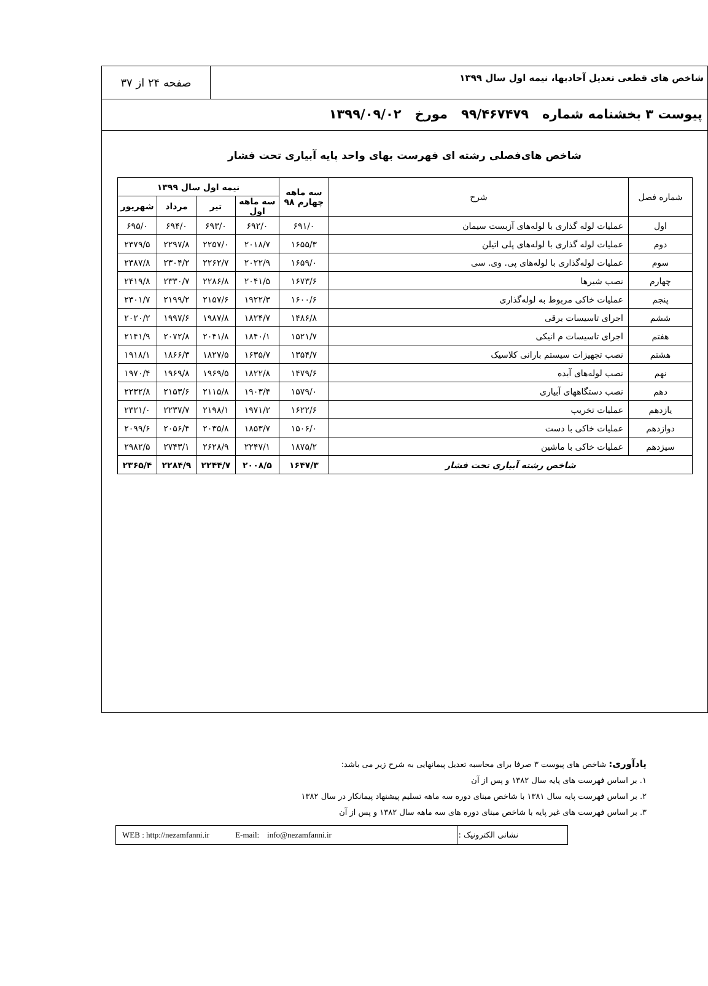شاخص های قطعی تعدیل آحادبها، نیمه اول سال ۱۳۹۹
صفحه ۲۴ از ۳۷
پیوست ۳ بخشنامه شماره ۹۹/۴۶۷۴۷۹ مورخ ۱۳۹۹/۰۹/۰۲
شاخص های‌فصلی رشته ای فهرست بهای واحد پایه آبیاری تحت فشار
| شماره فصل | شرح | سه ماهه چهارم ۹۸ | نیمه اول سال ۱۳۹۹ | | | |
| --- | --- | --- | --- | --- | --- | --- |
| | | | سه ماهه اول | تیر | مرداد | شهریور |
| اول | عملیات لوله گذاری با لوله‌های آزبست سیمان | ۶۹۱/۰ | ۶۹۲/۰ | ۶۹۳/۰ | ۶۹۴/۰ | ۶۹۵/۰ |
| دوم | عملیات لوله گذاری با لوله‌های پلی اتیلن | ۱۶۵۵/۳ | ۲۰۱۸/۷ | ۲۲۵۷/۰ | ۲۲۹۷/۸ | ۲۳۷۹/۵ |
| سوم | عملیات لوله‌گذاری با لوله‌های پی. وی. سی | ۱۶۵۹/۰ | ۲۰۲۲/۹ | ۲۲۶۲/۷ | ۲۳۰۴/۲ | ۲۳۸۷/۸ |
| چهارم | نصب شیرها | ۱۶۷۳/۶ | ۲۰۴۱/۵ | ۲۲۸۶/۸ | ۲۳۳۰/۷ | ۲۴۱۹/۸ |
| پنجم | عملیات خاکی مربوط به لوله‌گذاری | ۱۶۰۰/۶ | ۱۹۲۲/۳ | ۲۱۵۷/۶ | ۲۱۹۹/۲ | ۲۳۰۱/۷ |
| ششم | اجرای تاسیسات برقی | ۱۴۸۶/۸ | ۱۸۲۴/۷ | ۱۹۸۷/۸ | ۱۹۹۷/۶ | ۲۰۲۰/۲ |
| هفتم | اجرای تاسیسات م انیکی | ۱۵۲۱/۷ | ۱۸۴۰/۱ | ۲۰۴۱/۸ | ۲۰۷۲/۸ | ۲۱۴۱/۹ |
| هشتم | نصب تجهیزات سیستم بارانی کلاسیک | ۱۳۵۴/۷ | ۱۶۳۵/۷ | ۱۸۲۷/۵ | ۱۸۶۶/۳ | ۱۹۱۸/۱ |
| نهم | نصب لوله‌های آبده | ۱۴۷۹/۶ | ۱۸۲۲/۸ | ۱۹۶۹/۵ | ۱۹۶۹/۸ | ۱۹۷۰/۴ |
| دهم | نصب دستگاههای آبیاری | ۱۵۷۹/۰ | ۱۹۰۳/۴ | ۲۱۱۵/۸ | ۲۱۵۳/۶ | ۲۲۳۲/۸ |
| یازدهم | عملیات تخریب | ۱۶۲۲/۶ | ۱۹۷۱/۲ | ۲۱۹۸/۱ | ۲۲۳۷/۷ | ۲۳۲۱/۰ |
| دوازدهم | عملیات خاکی با دست | ۱۵۰۶/۰ | ۱۸۵۳/۷ | ۲۰۳۵/۸ | ۲۰۵۶/۴ | ۲۰۹۹/۶ |
| سیزدهم | عملیات خاکی با ماشین | ۱۸۷۵/۲ | ۲۲۴۷/۱ | ۲۶۲۸/۹ | ۲۷۴۳/۱ | ۲۹۸۲/۵ |
| شاخص رشته آبیاری تحت فشار | | ۱۶۴۷/۳ | ۲۰۰۸/۵ | ۲۲۴۴/۷ | ۲۲۸۴/۹ | ۲۳۶۵/۴ |
یادآوری: شاخص های پیوست ۳ صرفا برای محاسبه تعدیل پیمانهایی به شرح زیر می باشد:
۱. بر اساس فهرست های پایه سال ۱۳۸۲ و پس از آن
۲. بر اساس فهرست پایه سال ۱۳۸۱ با شاخص مبنای دوره سه ماهه تسلیم پیشنهاد پیمانکار در سال ۱۳۸۲
۳. بر اساس فهرست های غیر پایه با شاخص مبنای دوره های سه ماهه سال ۱۳۸۲ و پس از آن
نشانی الکترونیک : WEB : http://nezamfanni.ir E-mail: info@nezamfanni.ir